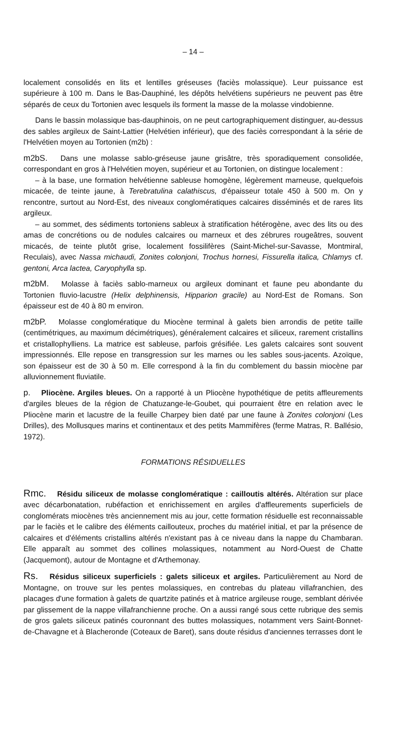– 14 –
localement consolidés en lits et lentilles gréseuses (faciès molassique). Leur puissance est supérieure à 100 m. Dans le Bas-Dauphiné, les dépôts helvétiens supérieurs ne peuvent pas être séparés de ceux du Tortonien avec lesquels ils forment la masse de la molasse vindobienne.
Dans le bassin molassique bas-dauphinois, on ne peut cartographiquement distinguer, au-dessus des sables argileux de Saint-Lattier (Helvétien inférieur), que des faciès correspondant à la série de l'Helvétien moyen au Tortonien (m2b) :
m2bS. Dans une molasse sablo-gréseuse jaune grisâtre, très sporadiquement consolidée, correspondant en gros à l'Helvétien moyen, supérieur et au Tortonien, on distingue localement :
– à la base, une formation helvétienne sableuse homogène, légèrement marneuse, quelquefois micacée, de teinte jaune, à Terebratulina calathiscus, d'épaisseur totale 450 à 500 m. On y rencontre, surtout au Nord-Est, des niveaux conglomératiques calcaires disséminés et de rares lits argileux.
– au sommet, des sédiments tortoniens sableux à stratification hétérogène, avec des lits ou des amas de concrétions ou de nodules calcaires ou marneux et des zébrures rougeâtres, souvent micacés, de teinte plutôt grise, localement fossilifères (Saint-Michel-sur-Savasse, Montmiral, Reculais), avec Nassa michaudi, Zonites colonjoni, Trochus hornesi, Fissurella italica, Chlamys cf. gentoni, Arca lactea, Caryophylla sp.
m2bM. Molasse à faciès sablo-marneux ou argileux dominant et faune peu abondante du Tortonien fluvio-lacustre (Helix delphinensis, Hipparion gracile) au Nord-Est de Romans. Son épaisseur est de 40 à 80 m environ.
m2bP. Molasse conglomératique du Miocène terminal à galets bien arrondis de petite taille (centimétriques, au maximum décimétriques), généralement calcaires et siliceux, rarement cristallins et cristallophylliens. La matrice est sableuse, parfois grésifiée. Les galets calcaires sont souvent impressionnés. Elle repose en transgression sur les marnes ou les sables sous-jacents. Azoïque, son épaisseur est de 30 à 50 m. Elle correspond à la fin du comblement du bassin miocène par alluvionnement fluviatile.
p. Pliocène. Argiles bleues. On a rapporté à un Pliocène hypothétique de petits affleurements d'argiles bleues de la région de Chatuzange-le-Goubet, qui pourraient être en relation avec le Pliocène marin et lacustre de la feuille Charpey bien daté par une faune à Zonites colonjoni (Les Drilles), des Mollusques marins et continentaux et des petits Mammifères (ferme Matras, R. Ballésio, 1972).
FORMATIONS RÉSIDUELLES
Rmc. Résidu siliceux de molasse conglomératique : cailloutis altérés. Altération sur place avec décarbonatation, rubéfaction et enrichissement en argiles d'affleurements superficiels de conglomérats miocènes très anciennement mis au jour, cette formation résiduelle est reconnaissable par le faciès et le calibre des éléments caillouteux, proches du matériel initial, et par la présence de calcaires et d'éléments cristallins altérés n'existant pas à ce niveau dans la nappe du Chambaran. Elle apparaît au sommet des collines molassiques, notamment au Nord-Ouest de Chatte (Jacquemont), autour de Montagne et d'Arthemonay.
Rs. Résidus siliceux superficiels : galets siliceux et argiles. Particulièrement au Nord de Montagne, on trouve sur les pentes molassiques, en contrebas du plateau villafranchien, des placages d'une formation à galets de quartzite patinés et à matrice argileuse rouge, semblant dérivée par glissement de la nappe villafranchienne proche. On a aussi rangé sous cette rubrique des semis de gros galets siliceux patinés couronnant des buttes molassiques, notamment vers Saint-Bonnet-de-Chavagne et à Blacheronde (Coteaux de Baret), sans doute résidus d'anciennes terrasses dont le